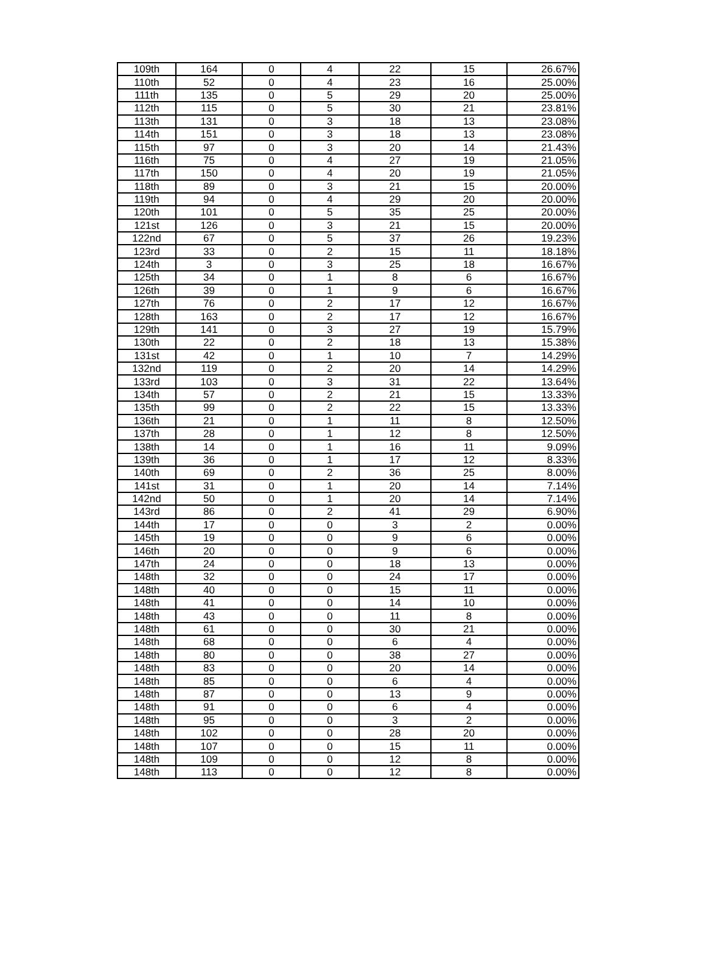| 109th | 164 | 0 | 4 | 22 | 15 | 26.67% |
| 110th | 52 | 0 | 4 | 23 | 16 | 25.00% |
| 111th | 135 | 0 | 5 | 29 | 20 | 25.00% |
| 112th | 115 | 0 | 5 | 30 | 21 | 23.81% |
| 113th | 131 | 0 | 3 | 18 | 13 | 23.08% |
| 114th | 151 | 0 | 3 | 18 | 13 | 23.08% |
| 115th | 97 | 0 | 3 | 20 | 14 | 21.43% |
| 116th | 75 | 0 | 4 | 27 | 19 | 21.05% |
| 117th | 150 | 0 | 4 | 20 | 19 | 21.05% |
| 118th | 89 | 0 | 3 | 21 | 15 | 20.00% |
| 119th | 94 | 0 | 4 | 29 | 20 | 20.00% |
| 120th | 101 | 0 | 5 | 35 | 25 | 20.00% |
| 121st | 126 | 0 | 3 | 21 | 15 | 20.00% |
| 122nd | 67 | 0 | 5 | 37 | 26 | 19.23% |
| 123rd | 33 | 0 | 2 | 15 | 11 | 18.18% |
| 124th | 3 | 0 | 3 | 25 | 18 | 16.67% |
| 125th | 34 | 0 | 1 | 8 | 6 | 16.67% |
| 126th | 39 | 0 | 1 | 9 | 6 | 16.67% |
| 127th | 76 | 0 | 2 | 17 | 12 | 16.67% |
| 128th | 163 | 0 | 2 | 17 | 12 | 16.67% |
| 129th | 141 | 0 | 3 | 27 | 19 | 15.79% |
| 130th | 22 | 0 | 2 | 18 | 13 | 15.38% |
| 131st | 42 | 0 | 1 | 10 | 7 | 14.29% |
| 132nd | 119 | 0 | 2 | 20 | 14 | 14.29% |
| 133rd | 103 | 0 | 3 | 31 | 22 | 13.64% |
| 134th | 57 | 0 | 2 | 21 | 15 | 13.33% |
| 135th | 99 | 0 | 2 | 22 | 15 | 13.33% |
| 136th | 21 | 0 | 1 | 11 | 8 | 12.50% |
| 137th | 28 | 0 | 1 | 12 | 8 | 12.50% |
| 138th | 14 | 0 | 1 | 16 | 11 | 9.09% |
| 139th | 36 | 0 | 1 | 17 | 12 | 8.33% |
| 140th | 69 | 0 | 2 | 36 | 25 | 8.00% |
| 141st | 31 | 0 | 1 | 20 | 14 | 7.14% |
| 142nd | 50 | 0 | 1 | 20 | 14 | 7.14% |
| 143rd | 86 | 0 | 2 | 41 | 29 | 6.90% |
| 144th | 17 | 0 | 0 | 3 | 2 | 0.00% |
| 145th | 19 | 0 | 0 | 9 | 6 | 0.00% |
| 146th | 20 | 0 | 0 | 9 | 6 | 0.00% |
| 147th | 24 | 0 | 0 | 18 | 13 | 0.00% |
| 148th | 32 | 0 | 0 | 24 | 17 | 0.00% |
| 148th | 40 | 0 | 0 | 15 | 11 | 0.00% |
| 148th | 41 | 0 | 0 | 14 | 10 | 0.00% |
| 148th | 43 | 0 | 0 | 11 | 8 | 0.00% |
| 148th | 61 | 0 | 0 | 30 | 21 | 0.00% |
| 148th | 68 | 0 | 0 | 6 | 4 | 0.00% |
| 148th | 80 | 0 | 0 | 38 | 27 | 0.00% |
| 148th | 83 | 0 | 0 | 20 | 14 | 0.00% |
| 148th | 85 | 0 | 0 | 6 | 4 | 0.00% |
| 148th | 87 | 0 | 0 | 13 | 9 | 0.00% |
| 148th | 91 | 0 | 0 | 6 | 4 | 0.00% |
| 148th | 95 | 0 | 0 | 3 | 2 | 0.00% |
| 148th | 102 | 0 | 0 | 28 | 20 | 0.00% |
| 148th | 107 | 0 | 0 | 15 | 11 | 0.00% |
| 148th | 109 | 0 | 0 | 12 | 8 | 0.00% |
| 148th | 113 | 0 | 0 | 12 | 8 | 0.00% |